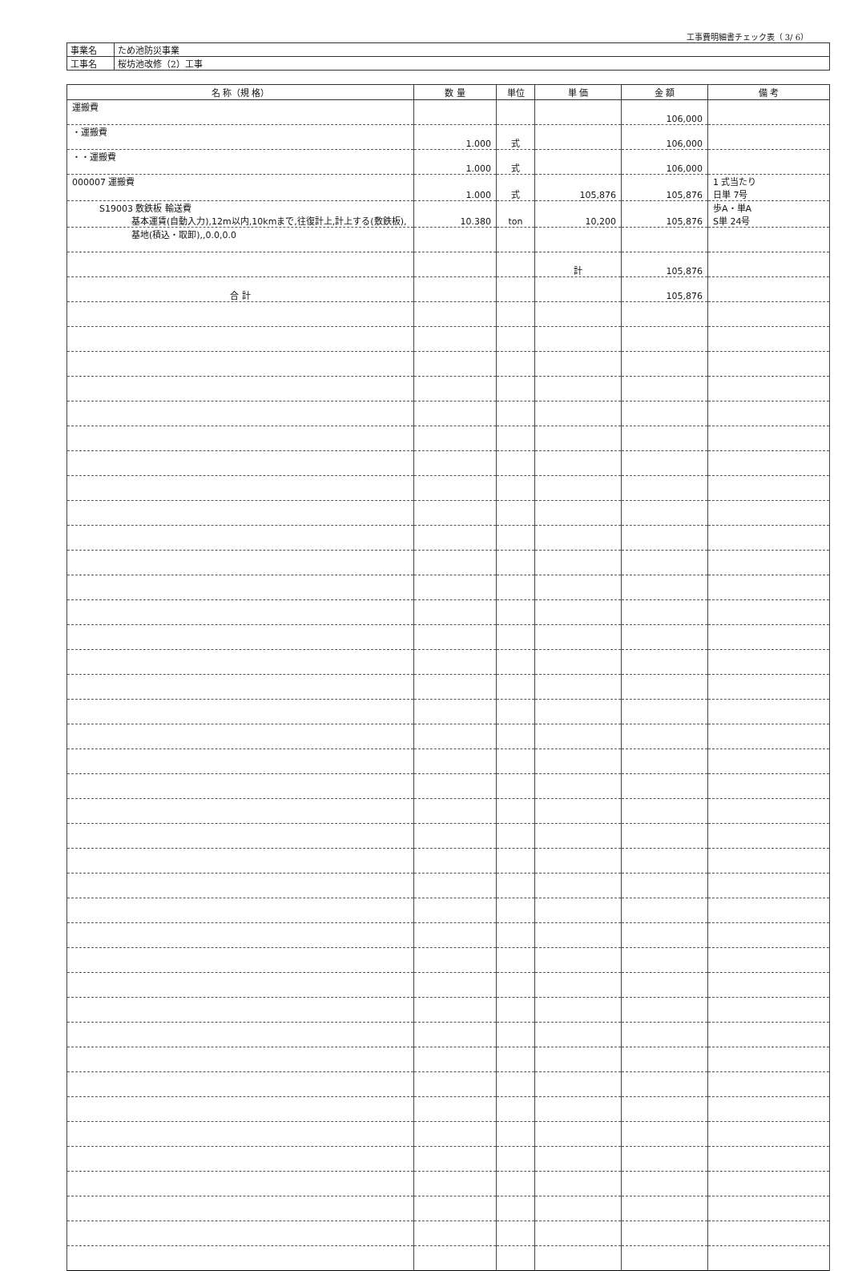工事費明細書チェック表（ 3/ 6）
| 事業名 | ため池防災事業 |
| 工事名 | 桜坊池改修（2）工事 |
| 名 称（規 格） | 数 量 | 単位 | 単 価 | 金 額 | 備 考 |
| --- | --- | --- | --- | --- | --- |
| 運搬費 | | | | 106,000 | |
| ・運搬費 | 1.000 | 式 | | 106,000 | |
| ・・運搬費 | 1.000 | 式 | | 106,000 | |
| 000007 運搬費 | 1.000 | 式 | 105,876 | 105,876 | 1 式当たり 日単 7号 |
| S19003 敷鉄板 輸送費 基本運賃(自動入力),12m以内,10kmまで,往復計上,計上する(敷鉄板), | 10.380 | ton | 10,200 | 105,876 | 歩A・単A S単 24号 |
| 基地(積込・取卸),,0.0,0.0 | | | | | |
| | | | 計 | 105,876 | |
| 合 計 | | | | 105,876 | |